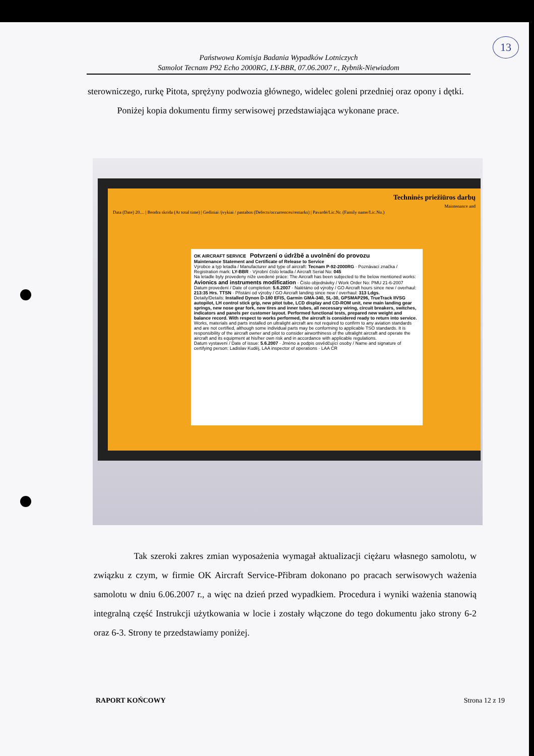13
Państwowa Komisja Badania Wypadków Lotniczych
Samolot Tecnam P92 Echo 2000RG, LY-BBR, 07.06.2007 r., Rybnik-Niewiadom
sterowniczego, rurkę Pitota, sprężyny podwozia głównego, widelec goleni przedniej oraz opony i dętki.
Poniżej kopia dokumentu firmy serwisowej przedstawiająca wykonane prace.
Techninės priežiūros darbų
Maintenance and
Data (Date) 20.... | Bendra skrida (At total time) | Gediniai /įvykiai / pastabos (Defects/occurrences/remarks) | Pavardė/Lic.Nr. (Family name/Lic.No.)
OK AIRCRAFT SERVICE Potvrzení o údržbě a uvolnění do provozu
Maintenance Statement and Certificate of Release to Service
Výrobce a typ letadla / Manufacturer and type of aircraft: Tecnam P-92-2000RG · Poznávací značka / Registration mark: LY-BBR · Výrobní číslo letadla / Aircraft Serial No: 045
Na letadle byly provedeny níže uvedené práce: The Aircraft has been subjected to the below mentioned works: Avionics and instruments modification · Číslo objednávky / Work Order No: PMU 21-6-2007
Datum provedení / Date of completion: 5.6.2007 · Nalétáno od výroby / GO Aircraft hours since new / overhaul: 213:35 Hrs. TTSN · Přistání od výroby / GO Aircraft landing since new / overhaul: 313 Ldgs.
Detaily/Details: Installed Dynon D-180 EFIS, Garmin GMA-340, SL-30, GPSMAP296, TrueTrack IIVSG autopilot, LH control stick grip, new pitot tube, LCD display and CD-ROM unit, new main landing gear springs, new nose gear fork, new tires and inner tubes, all necessary wiring, circuit breakers, switches, indicators and panels per customer layout. Performed functional tests, prepared new weight and balance record. With respect to works performed, the aircraft is considered ready to return into service.
Works, materials and parts installed on ultralight aircraft are not required to confirm to any aviation standards and are not certified, although some individual parts may be conforming to applicable TSO standards. It is responsibility of the aircraft owner and pilot to consider airworthiness of the ultralight aircraft and operate the aircraft and its equipment at his/her own risk and in accordance with applicable regulations.
Datum vystavení / Date of issue: 5.6.2007 · Jméno a podpis osvědčující osoby / Name and signature of certifying person: Ladislav Kuděj, LAA inspector of operations · LAA CR
Tak szeroki zakres zmian wyposażenia wymagał aktualizacji ciężaru własnego samolotu, w związku z czym, w firmie OK Aircraft Service-Přibram dokonano po pracach serwisowych ważenia samolotu w dniu 6.06.2007 r., a więc na dzień przed wypadkiem. Procedura i wyniki ważenia stanowią integralną część Instrukcji użytkowania w locie i zostały włączone do tego dokumentu jako strony 6-2 oraz 6-3. Strony te przedstawiamy poniżej.
RAPORT KOŃCOWY Strona 12 z 19